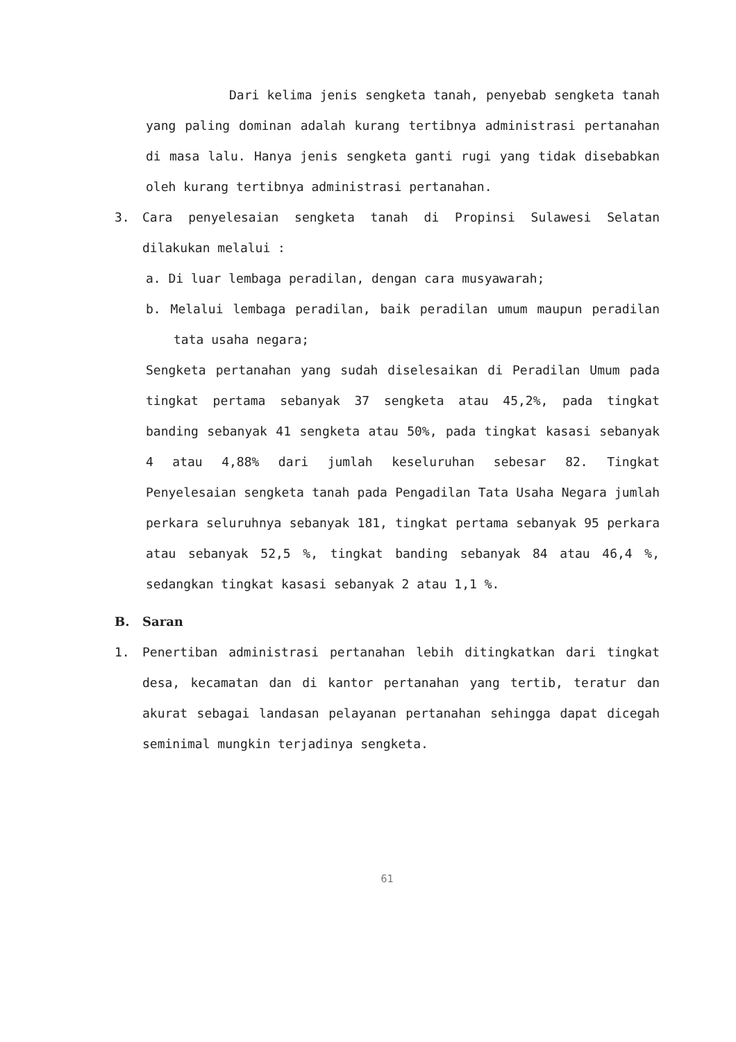Dari kelima jenis sengketa tanah, penyebab sengketa tanah yang paling dominan adalah kurang tertibnya administrasi pertanahan di masa lalu. Hanya jenis sengketa ganti rugi yang tidak disebabkan oleh kurang tertibnya administrasi pertanahan.
3. Cara penyelesaian sengketa tanah di Propinsi Sulawesi Selatan dilakukan melalui :
a. Di luar lembaga peradilan, dengan cara musyawarah;
b. Melalui lembaga peradilan, baik peradilan umum maupun peradilan tata usaha negara;
Sengketa pertanahan yang sudah diselesaikan di Peradilan Umum pada tingkat pertama sebanyak 37 sengketa atau 45,2%, pada tingkat banding sebanyak 41 sengketa atau 50%, pada tingkat kasasi sebanyak 4 atau 4,88% dari jumlah keseluruhan sebesar 82. Tingkat Penyelesaian sengketa tanah pada Pengadilan Tata Usaha Negara jumlah perkara seluruhnya sebanyak 181, tingkat pertama sebanyak 95 perkara atau sebanyak 52,5 %, tingkat banding sebanyak 84 atau 46,4 %, sedangkan tingkat kasasi sebanyak 2 atau 1,1 %.
B. Saran
1. Penertiban administrasi pertanahan lebih ditingkatkan dari tingkat desa, kecamatan dan di kantor pertanahan yang tertib, teratur dan akurat sebagai landasan pelayanan pertanahan sehingga dapat dicegah seminimal mungkin terjadinya sengketa.
61